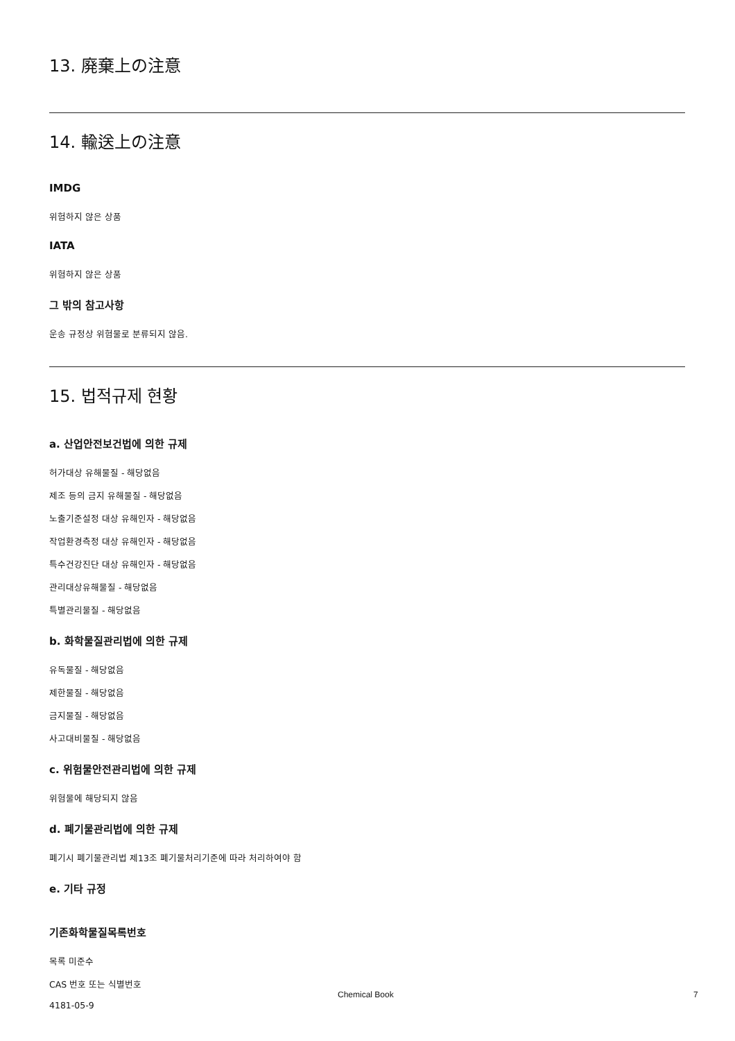13. 廃棄上の注意
14. 輸送上の注意
IMDG
위험하지 않은 상품
IATA
위험하지 않은 상품
그 밖의 참고사항
운송 규정상 위험물로 분류되지 않음.
15. 법적규제 현황
a. 산업안전보건법에 의한 규제
허가대상 유해물질 - 해당없음
제조 등의 금지 유해물질 - 해당없음
노출기준설정 대상 유해인자 - 해당없음
작업환경측정 대상 유해인자 - 해당없음
특수건강진단 대상 유해인자 - 해당없음
관리대상유해물질 - 해당없음
특별관리물질 - 해당없음
b. 화학물질관리법에 의한 규제
유독물질 - 해당없음
제한물질 - 해당없음
금지물질 - 해당없음
사고대비물질 - 해당없음
c. 위험물안전관리법에 의한 규제
위험물에 해당되지 않음
d. 폐기물관리법에 의한 규제
폐기시 폐기물관리법 제13조 폐기물처리기준에 따라 처리하여야 함
e. 기타 규정
기존화학물질목록번호
목록 미준수
CAS 번호 또는 식별번호
4181-05-9
Chemical Book 7